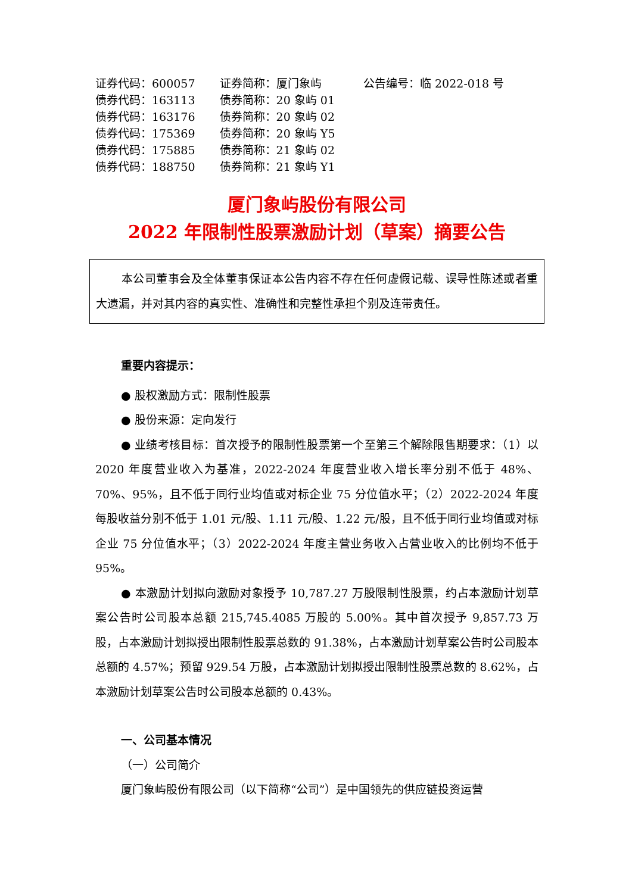| 证券代码：600057 | 证券简称：厦门象屿 | 公告编号：临 2022-018 号 |
| 债券代码：163113 | 债券简称：20 象屿 01 | |
| 债券代码：163176 | 债券简称：20 象屿 02 | |
| 债券代码：175369 | 债券简称：20 象屿 Y5 | |
| 债券代码：175885 | 债券简称：21 象屿 02 | |
| 债券代码：188750 | 债券简称：21 象屿 Y1 | |
厦门象屿股份有限公司
2022 年限制性股票激励计划（草案）摘要公告
本公司董事会及全体董事保证本公告内容不存在任何虚假记载、误导性陈述或者重大遗漏，并对其内容的真实性、准确性和完整性承担个别及连带责任。
重要内容提示：
● 股权激励方式：限制性股票
● 股份来源：定向发行
● 业绩考核目标：首次授予的限制性股票第一个至第三个解除限售期要求：（1）以 2020 年度营业收入为基准，2022-2024 年度营业收入增长率分别不低于 48%、70%、95%，且不低于同行业均值或对标企业 75 分位值水平；（2）2022-2024 年度每股收益分别不低于 1.01 元/股、1.11 元/股、1.22 元/股，且不低于同行业均值或对标企业 75 分位值水平；（3）2022-2024 年度主营业务收入占营业收入的比例均不低于 95%。
● 本激励计划拟向激励对象授予 10,787.27 万股限制性股票，约占本激励计划草案公告时公司股本总额 215,745.4085 万股的 5.00%。其中首次授予 9,857.73 万股，占本激励计划拟授出限制性股票总数的 91.38%，占本激励计划草案公告时公司股本总额的 4.57%；预留 929.54 万股，占本激励计划拟授出限制性股票总数的 8.62%，占本激励计划草案公告时公司股本总额的 0.43%。
一、公司基本情况
（一）公司简介
厦门象屿股份有限公司（以下简称“公司”）是中国领先的供应链投资运营